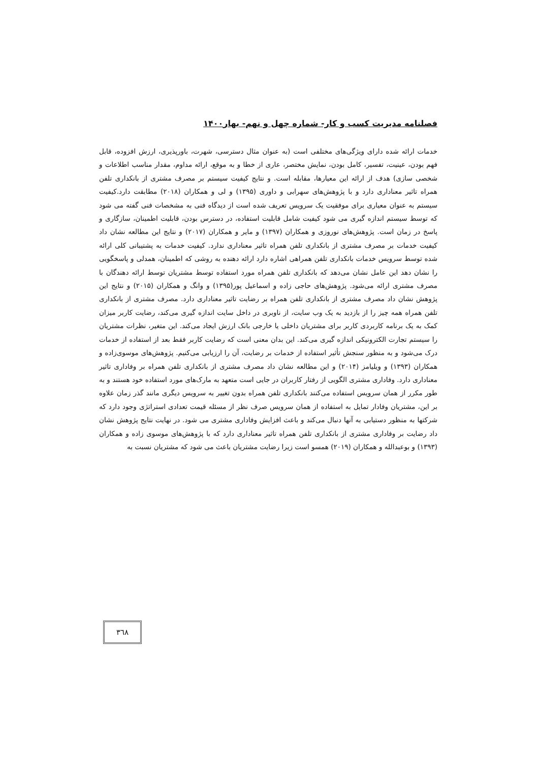فصلنامه مدیریت کسب و کار- شماره چهل و نهم- بهار۱۴۰۰
خدمات ارائه شده دارای ویژگی‌های مختلفی است (به عنوان مثال دسترسی، شهرت، باورپذیری، ارزش افزوده، قابل فهم بودن، عینیت، تفسیر، کامل بودن، نمایش مختصر، عاری از خطا و به موقع، ارائه مداوم، مقدار مناسب اطلاعات و شخصی سازی) هدف از ارائه این معیارها، مقابله است. و نتایج کیفیت سیستم بر مصرف مشتری از بانکداری تلفن همراه تاثیر معناداری دارد و با پژوهش‌های سهرابی و داوری (۱۳۹۵) و لی و همکاران (۲۰۱۸) مطابقت دارد.کیفیت سیستم به عنوان معیاری برای موفقیت یک سرویس تعریف شده است از دیدگاه فنی به مشخصات فنی گفته می شود که توسط سیستم اندازه گیری می شود کیفیت شامل قابلیت استفاده، در دسترس بودن، قابلیت اطمینان، سازگاری و پاسخ در زمان است. پژوهش‌های نوروزی و همکاران (۱۳۹۷) و مایر و همکاران (۲۰۱۷) و نتایج این مطالعه نشان داد کیفیت خدمات بر مصرف مشتری از بانکداری تلفن همراه تاثیر معناداری ندارد. کیفیت خدمات به پشتیبانی کلی ارائه شده توسط سرویس خدمات بانکداری تلفن همراهی اشاره دارد ارائه دهنده به روشی که اطمینان، همدلی و پاسخگویی را نشان دهد این عامل نشان می‌دهد که بانکداری تلفن همراه مورد استفاده توسط مشتریان توسط ارائه دهندگان با مصرف مشتری ارائه می‌شود. پژوهش‌های حاجی زاده و اسماعیل پور(۱۳۹۵) و وانگ و همکاران (۲۰۱۵) و نتایج این پژوهش نشان داد مصرف مشتری از بانکداری تلفن همراه بر رضایت تاثیر معناداری دارد. مصرف مشتری از بانکداری تلفن همراه همه چیز را از بازدید به یک وب سایت، از ناوبری در داخل سایت اندازه گیری می‌کند، رضایت کاربر میزان کمک به یک برنامه کاربردی کاربر برای مشتریان داخلی یا خارجی بانک ارزش ایجاد می‌کند. این متغیر، نظرات مشتریان را سیستم تجارت الکترونیکی اندازه گیری می‌کند. این بدان معنی است که رضایت کاربر فقط بعد از استفاده از خدمات درک می‌شود و به منظور سنجش تأثیر استفاده از خدمات بر رضایت، آن را ارزیابی می‌کنیم. پژوهش‌های موسوی‌زاده و همکاران (۱۳۹۳) و ویلیامز (۲۰۱۴) و این مطالعه نشان داد مصرف مشتری از بانکداری تلفن همراه بر وفاداری تاثیر معناداری دارد. وفاداری مشتری الگویی از رفتار کاربران در جایی است متعهد به مارک‌های مورد استفاده خود هستند و به طور مکرر از همان سرویس استفاده می‌کنند بانکداری تلفن همراه بدون تغییر به سرویس دیگری مانند گذر زمان علاوه بر این، مشتریان وفادار تمایل به استفاده از همان سرویس صرف نظر از مسئله قیمت تعدادی استراتژی وجود دارد که شرکتها به منظور دستیابی به آنها دنبال می‌کند و باعث افزایش وفاداری مشتری می شود. در نهایت نتایج پژوهش نشان داد رضایت بر وفاداری مشتری از بانکداری تلفن همراه تاثیر معناداری دارد که با پژوهش‌های موسوی زاده و همکاران (۱۳۹۳) و بوعبدالله و همکاران (۲۰۱۹) همسو است زیرا رضایت مشتریان باعث می شود که مشتریان نسبت به
۳٦۸